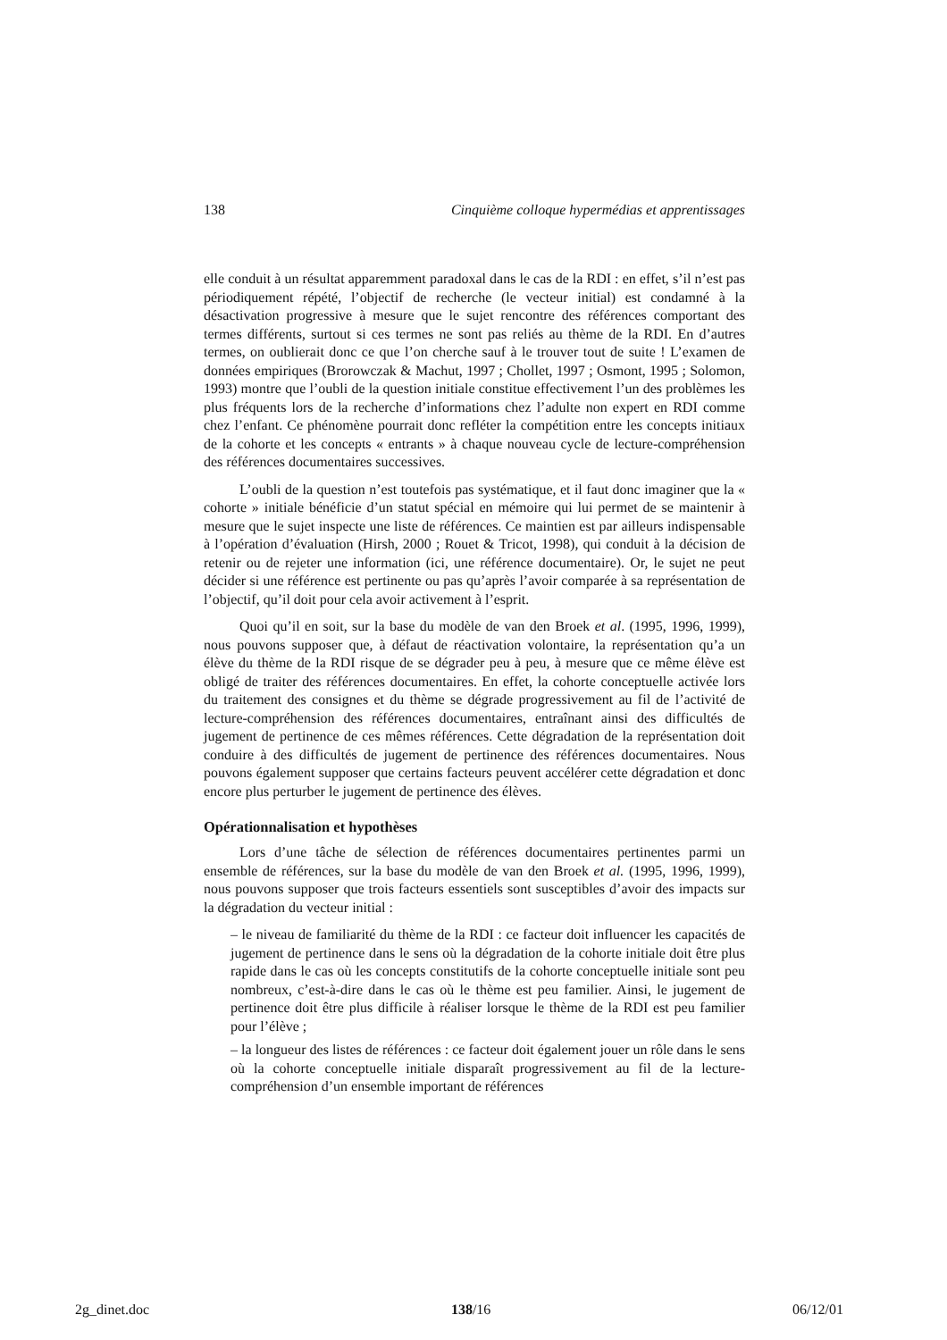138 Cinquième colloque hypermédias et apprentissages
elle conduit à un résultat apparemment paradoxal dans le cas de la RDI : en effet, s’il n’est pas périodiquement répété, l’objectif de recherche (le vecteur initial) est condamné à la désactivation progressive à mesure que le sujet rencontre des références comportant des termes différents, surtout si ces termes ne sont pas reliés au thème de la RDI. En d’autres termes, on oublierait donc ce que l’on cherche sauf à le trouver tout de suite ! L’examen de données empiriques (Brorowczak & Machut, 1997 ; Chollet, 1997 ; Osmont, 1995 ; Solomon, 1993) montre que l’oubli de la question initiale constitue effectivement l’un des problèmes les plus fréquents lors de la recherche d’informations chez l’adulte non expert en RDI comme chez l’enfant. Ce phénomène pourrait donc refléter la compétition entre les concepts initiaux de la cohorte et les concepts « entrants » à chaque nouveau cycle de lecture-compréhension des références documentaires successives.
L’oubli de la question n’est toutefois pas systématique, et il faut donc imaginer que la « cohorte » initiale bénéficie d’un statut spécial en mémoire qui lui permet de se maintenir à mesure que le sujet inspecte une liste de références. Ce maintien est par ailleurs indispensable à l’opération d’évaluation (Hirsh, 2000 ; Rouet & Tricot, 1998), qui conduit à la décision de retenir ou de rejeter une information (ici, une référence documentaire). Or, le sujet ne peut décider si une référence est pertinente ou pas qu’après l’avoir comparée à sa représentation de l’objectif, qu’il doit pour cela avoir activement à l’esprit.
Quoi qu’il en soit, sur la base du modèle de van den Broek et al. (1995, 1996, 1999), nous pouvons supposer que, à défaut de réactivation volontaire, la représentation qu’a un élève du thème de la RDI risque de se dégrader peu à peu, à mesure que ce même élève est obligé de traiter des références documentaires. En effet, la cohorte conceptuelle activée lors du traitement des consignes et du thème se dégrade progressivement au fil de l’activité de lecture-compréhension des références documentaires, entraînant ainsi des difficultés de jugement de pertinence de ces mêmes références. Cette dégradation de la représentation doit conduire à des difficultés de jugement de pertinence des références documentaires. Nous pouvons également supposer que certains facteurs peuvent accélérer cette dégradation et donc encore plus perturber le jugement de pertinence des élèves.
Opérationnalisation et hypothèses
Lors d’une tâche de sélection de références documentaires pertinentes parmi un ensemble de références, sur la base du modèle de van den Broek et al. (1995, 1996, 1999), nous pouvons supposer que trois facteurs essentiels sont susceptibles d’avoir des impacts sur la dégradation du vecteur initial :
– le niveau de familiarité du thème de la RDI : ce facteur doit influencer les capacités de jugement de pertinence dans le sens où la dégradation de la cohorte initiale doit être plus rapide dans le cas où les concepts constitutifs de la cohorte conceptuelle initiale sont peu nombreux, c’est-à-dire dans le cas où le thème est peu familier. Ainsi, le jugement de pertinence doit être plus difficile à réaliser lorsque le thème de la RDI est peu familier pour l’élève ;
– la longueur des listes de références : ce facteur doit également jouer un rôle dans le sens où la cohorte conceptuelle initiale disparaît progressivement au fil de la lecture-compréhension d’un ensemble important de références
2g_dinet.doc 138/16 06/12/01